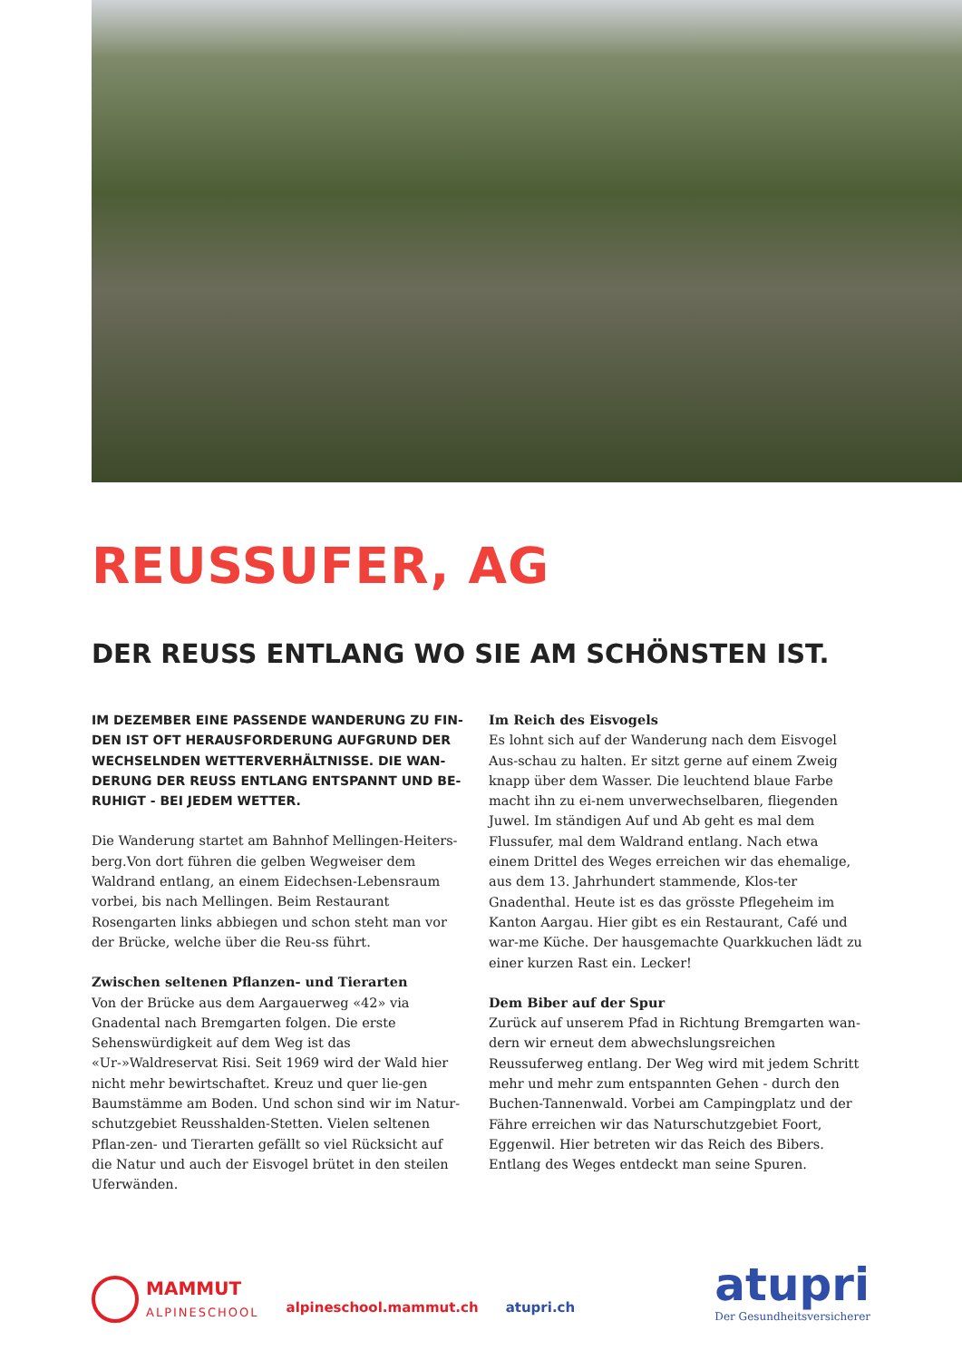REUSSUFER, AG
DER REUSS ENTLANG WO SIE AM SCHÖNSTEN IST.
IM DEZEMBER EINE PASSENDE WANDERUNG ZU FIN-DEN IST OFT HERAUSFORDERUNG AUFGRUND DER WECHSELNDEN WETTERVERHÄLTNISSE. DIE WAN-DERUNG DER REUSS ENTLANG ENTSPANNT UND BE-RUHIGT - BEI JEDEM WETTER.
Die Wanderung startet am Bahnhof Mellingen-Heiters-berg.Von dort führen die gelben Wegweiser dem Waldrand entlang, an einem Eidechsen-Lebensraum vorbei, bis nach Mellingen. Beim Restaurant Rosengarten links abbiegen und schon steht man vor der Brücke, welche über die Reu-ss führt.
Zwischen seltenen Pflanzen- und Tierarten
Von der Brücke aus dem Aargauerweg «42» via Gnadental nach Bremgarten folgen. Die erste Sehenswürdigkeit auf dem Weg ist das «Ur-»Waldreservat Risi. Seit 1969 wird der Wald hier nicht mehr bewirtschaftet. Kreuz und quer lie-gen Baumstämme am Boden. Und schon sind wir im Natur-schutzgebiet Reusshalden-Stetten. Vielen seltenen Pflan-zen- und Tierarten gefällt so viel Rücksicht auf die Natur und auch der Eisvogel brütet in den steilen Uferwänden.
Im Reich des Eisvogels
Es lohnt sich auf der Wanderung nach dem Eisvogel Aus-schau zu halten. Er sitzt gerne auf einem Zweig knapp über dem Wasser. Die leuchtend blaue Farbe macht ihn zu ei-nem unverwechselbaren, fliegenden Juwel. Im ständigen Auf und Ab geht es mal dem Flussufer, mal dem Waldrand entlang. Nach etwa einem Drittel des Weges erreichen wir das ehemalige, aus dem 13. Jahrhundert stammende, Klos-ter Gnadenthal. Heute ist es das grösste Pflegeheim im Kanton Aargau. Hier gibt es ein Restaurant, Café und war-me Küche. Der hausgemachte Quarkkuchen lädt zu einer kurzen Rast ein. Lecker!
Dem Biber auf der Spur
Zurück auf unserem Pfad in Richtung Bremgarten wan-dern wir erneut dem abwechslungsreichen Reussuferweg entlang. Der Weg wird mit jedem Schritt mehr und mehr zum entspannten Gehen - durch den Buchen-Tannenwald. Vorbei am Campingplatz und der Fähre erreichen wir das Naturschutzgebiet Foort, Eggenwil. Hier betreten wir das Reich des Bibers. Entlang des Weges entdeckt man seine Spuren.
MAMMUT
ALPINESCHOOL
alpineschool.mammut.ch
atupri.ch
atupri
Der Gesundheitsversicherer